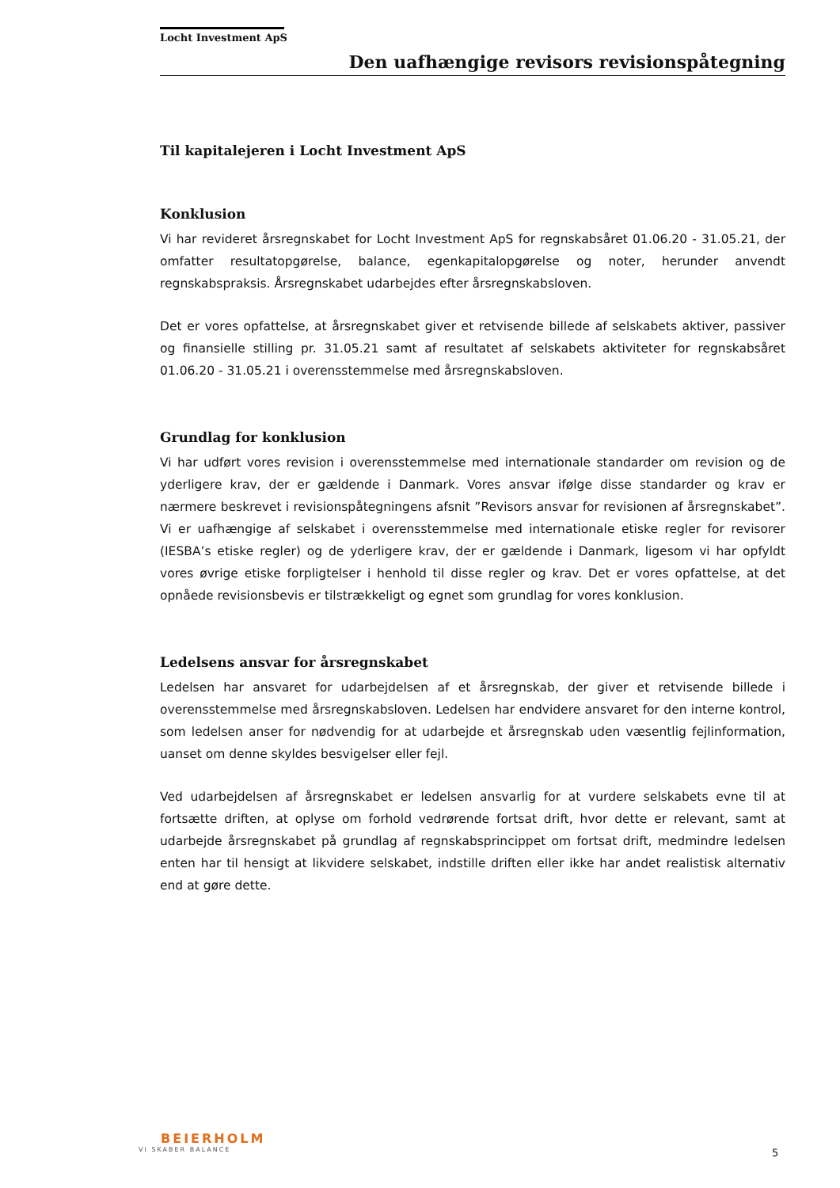Locht Investment ApS
Den uafhængige revisors revisionspåtegning
Til kapitalejeren i Locht Investment ApS
Konklusion
Vi har revideret årsregnskabet for Locht Investment ApS for regnskabsåret 01.06.20 - 31.05.21, der omfatter resultatopgørelse, balance, egenkapitalopgørelse og noter, herunder anvendt regnskabspraksis. Årsregnskabet udarbejdes efter årsregnskabsloven.
Det er vores opfattelse, at årsregnskabet giver et retvisende billede af selskabets aktiver, passiver og finansielle stilling pr. 31.05.21 samt af resultatet af selskabets aktiviteter for regnskabsåret 01.06.20 - 31.05.21 i overensstemmelse med årsregnskabsloven.
Grundlag for konklusion
Vi har udført vores revision i overensstemmelse med internationale standarder om revision og de yderligere krav, der er gældende i Danmark. Vores ansvar ifølge disse standarder og krav er nærmere beskrevet i revisionspåtegningens afsnit ”Revisors ansvar for revisionen af årsregnskabet”. Vi er uafhængige af selskabet i overensstemmelse med internationale etiske regler for revisorer (IESBA’s etiske regler) og de yderligere krav, der er gældende i Danmark, ligesom vi har opfyldt vores øvrige etiske forpligtelser i henhold til disse regler og krav. Det er vores opfattelse, at det opnåede revisionsbevis er tilstrækkeligt og egnet som grundlag for vores konklusion.
Ledelsens ansvar for årsregnskabet
Ledelsen har ansvaret for udarbejdelsen af et årsregnskab, der giver et retvisende billede i overensstemmelse med årsregnskabsloven. Ledelsen har endvidere ansvaret for den interne kontrol, som ledelsen anser for nødvendig for at udarbejde et årsregnskab uden væsentlig fejlinformation, uanset om denne skyldes besvigelser eller fejl.
Ved udarbejdelsen af årsregnskabet er ledelsen ansvarlig for at vurdere selskabets evne til at fortsætte driften, at oplyse om forhold vedrørende fortsat drift, hvor dette er relevant, samt at udarbejde årsregnskabet på grundlag af regnskabsprincippet om fortsat drift, medmindre ledelsen enten har til hensigt at likvidere selskabet, indstille driften eller ikke har andet realistisk alternativ end at gøre dette.
BEIERHOLM
VI SKABER BALANCE
5